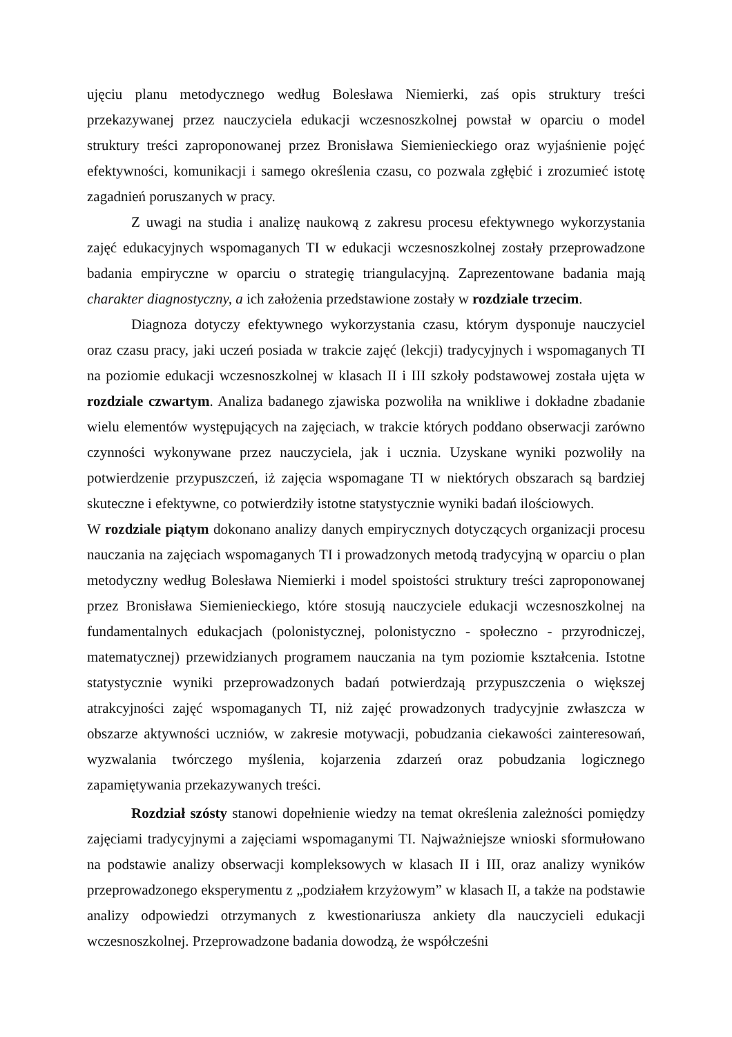ujęciu planu metodycznego według Bolesława Niemierki, zaś opis struktury treści przekazywanej przez nauczyciela edukacji wczesnoszkolnej powstał w oparciu o model struktury treści zaproponowanej przez Bronisława Siemienieckiego oraz wyjaśnienie pojęć efektywności, komunikacji i samego określenia czasu, co pozwala zgłębić i zrozumieć istotę zagadnień poruszanych w pracy.
Z uwagi na studia i analizę naukową z zakresu procesu efektywnego wykorzystania zajęć edukacyjnych wspomaganych TI w edukacji wczesnoszkolnej zostały przeprowadzone badania empiryczne w oparciu o strategię triangulacyjną. Zaprezentowane badania mają charakter diagnostyczny, a ich założenia przedstawione zostały w rozdziale trzecim.
Diagnoza dotyczy efektywnego wykorzystania czasu, którym dysponuje nauczyciel oraz czasu pracy, jaki uczeń posiada w trakcie zajęć (lekcji) tradycyjnych i wspomaganych TI na poziomie edukacji wczesnoszkolnej w klasach II i III szkoły podstawowej została ujęta w rozdziale czwartym. Analiza badanego zjawiska pozwoliła na wnikliwe i dokładne zbadanie wielu elementów występujących na zajęciach, w trakcie których poddano obserwacji zarówno czynności wykonywane przez nauczyciela, jak i ucznia. Uzyskane wyniki pozwoliły na potwierdzenie przypuszczeń, iż zajęcia wspomagane TI w niektórych obszarach są bardziej skuteczne i efektywne, co potwierdziły istotne statystycznie wyniki badań ilościowych.
W rozdziale piątym dokonano analizy danych empirycznych dotyczących organizacji procesu nauczania na zajęciach wspomaganych TI i prowadzonych metodą tradycyjną w oparciu o plan metodyczny według Bolesława Niemierki i model spoistości struktury treści zaproponowanej przez Bronisława Siemienieckiego, które stosują nauczyciele edukacji wczesnoszkolnej na fundamentalnych edukacjach (polonistycznej, polonistyczno - społeczno - przyrodniczej, matematycznej) przewidzianych programem nauczania na tym poziomie kształcenia. Istotne statystycznie wyniki przeprowadzonych badań potwierdzają przypuszczenia o większej atrakcyjności zajęć wspomaganych TI, niż zajęć prowadzonych tradycyjnie zwłaszcza w obszarze aktywności uczniów, w zakresie motywacji, pobudzania ciekawości zainteresowań, wyzwalania twórczego myślenia, kojarzenia zdarzeń oraz pobudzania logicznego zapamiętywania przekazywanych treści.
Rozdział szósty stanowi dopełnienie wiedzy na temat określenia zależności pomiędzy zajęciami tradycyjnymi a zajęciami wspomaganymi TI. Najważniejsze wnioski sformułowano na podstawie analizy obserwacji kompleksowych w klasach II i III, oraz analizy wyników przeprowadzonego eksperymentu z „podziałem krzyżowym” w klasach II, a także na podstawie analizy odpowiedzi otrzymanych z kwestionariusza ankiety dla nauczycieli edukacji wczesnoszkolnej. Przeprowadzone badania dowodzą, że współcześni